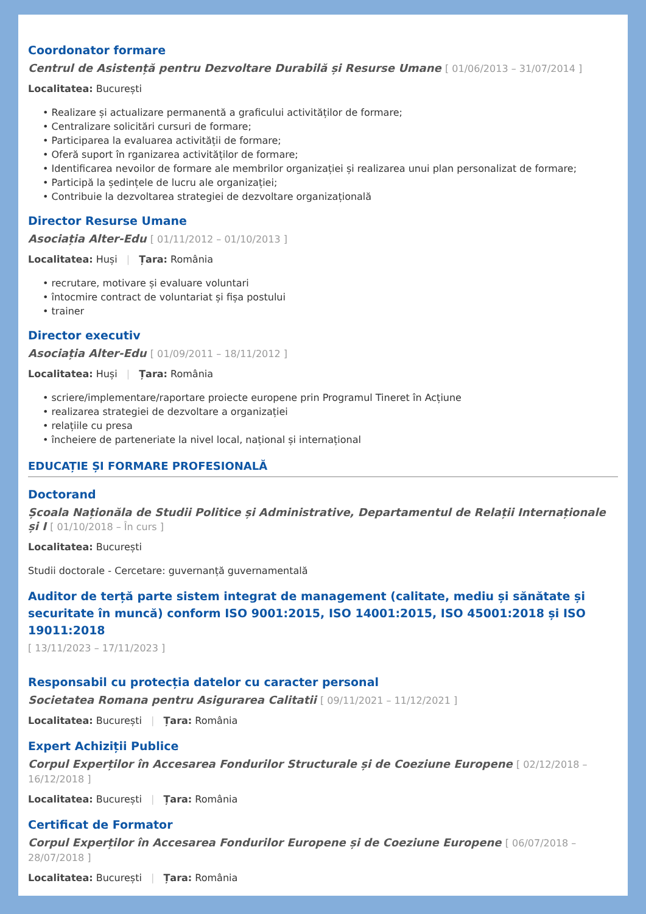Coordonator formare
Centrul de Asistență pentru Dezvoltare Durabilă și Resurse Umane [ 01/06/2013 – 31/07/2014 ]
Localitatea: București
• Realizare și actualizare permanentă a graficului activităților de formare;
• Centralizare solicitări cursuri de formare;
• Participarea la evaluarea activității de formare;
• Oferă suport în rganizarea activităților de formare;
• Identificarea nevoilor de formare ale membrilor organizației și realizarea unui plan personalizat de formare;
• Participă la ședințele de lucru ale organizației;
• Contribuie la dezvoltarea strategiei de dezvoltare organizațională
Director Resurse Umane
Asociația Alter-Edu [ 01/11/2012 – 01/10/2013 ]
Localitatea: Huși | Țara: România
• recrutare, motivare și evaluare voluntari
• întocmire contract de voluntariat și fișa postului
• trainer
Director executiv
Asociația Alter-Edu [ 01/09/2011 – 18/11/2012 ]
Localitatea: Huși | Țara: România
• scriere/implementare/raportare proiecte europene prin Programul Tineret în Acțiune
• realizarea strategiei de dezvoltare a organizației
• relațiile cu presa
• încheiere de parteneriate la nivel local, național și internațional
EDUCAȚIE ȘI FORMARE PROFESIONALĂ
Doctorand
Școala Naționăla de Studii Politice și Administrative, Departamentul de Relații Internaționale și I [ 01/10/2018 – În curs ]
Localitatea: București
Studii doctorale - Cercetare: guvernanță guvernamentală
Auditor de terță parte sistem integrat de management (calitate, mediu și sănătate și securitate în muncă) conform ISO 9001:2015, ISO 14001:2015, ISO 45001:2018 și ISO 19011:2018
[ 13/11/2023 – 17/11/2023 ]
Responsabil cu protecția datelor cu caracter personal
Societatea Romana pentru Asigurarea Calitatii [ 09/11/2021 – 11/12/2021 ]
Localitatea: București | Țara: România
Expert Achiziții Publice
Corpul Experților în Accesarea Fondurilor Structurale și de Coeziune Europene [ 02/12/2018 – 16/12/2018 ]
Localitatea: București | Țara: România
Certificat de Formator
Corpul Experților în Accesarea Fondurilor Europene și de Coeziune Europene [ 06/07/2018 – 28/07/2018 ]
Localitatea: București | Țara: România